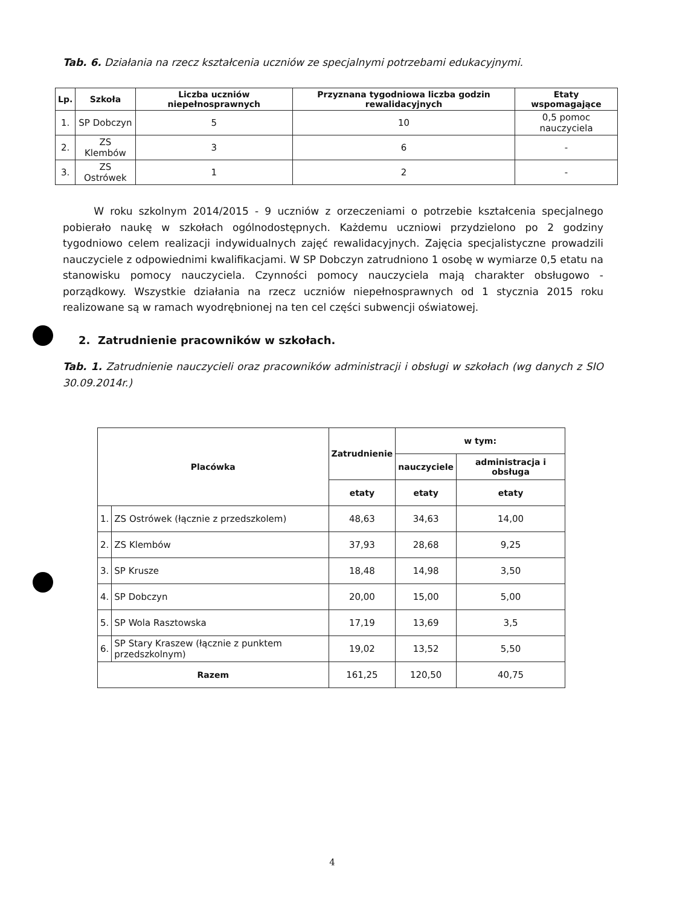Tab. 6. Działania na rzecz kształcenia uczniów ze specjalnymi potrzebami edukacyjnymi.
| Lp. | Szkoła | Liczba uczniów niepełnosprawnych | Przyznana tygodniowa liczba godzin rewalidacyjnych | Etaty wspomagające |
| --- | --- | --- | --- | --- |
| 1. | SP Dobczyn | 5 | 10 | 0,5 pomoc nauczyciela |
| 2. | ZS Klembów | 3 | 6 | - |
| 3. | ZS Ostrówek | 1 | 2 | - |
W roku szkolnym 2014/2015 - 9 uczniów z orzeczeniami o potrzebie kształcenia specjalnego pobierało naukę w szkołach ogólnodostępnych. Każdemu uczniowi przydzielono po 2 godziny tygodniowo celem realizacji indywidualnych zajęć rewalidacyjnych. Zajęcia specjalistyczne prowadzili nauczyciele z odpowiednimi kwalifikacjami. W SP Dobczyn zatrudniono 1 osobę w wymiarze 0,5 etatu na stanowisku pomocy nauczyciela. Czynności pomocy nauczyciela mają charakter obsługowo - porządkowy. Wszystkie działania na rzecz uczniów niepełnosprawnych od 1 stycznia 2015 roku realizowane są w ramach wyodrębnionej na ten cel części subwencji oświatowej.
2. Zatrudnienie pracowników w szkołach.
Tab. 1. Zatrudnienie nauczycieli oraz pracowników administracji i obsługi w szkołach (wg danych z SIO 30.09.2014r.)
| Placówka | | Zatrudnienie | w tym: | |
| --- | --- | --- | --- | --- |
| | | | nauczyciele | administracja i obsługa |
| | | etaty | etaty | etaty |
| 1. | ZS Ostrówek (łącznie z przedszkolem) | 48,63 | 34,63 | 14,00 |
| 2. | ZS Klembów | 37,93 | 28,68 | 9,25 |
| 3. | SP Krusze | 18,48 | 14,98 | 3,50 |
| 4. | SP Dobczyn | 20,00 | 15,00 | 5,00 |
| 5. | SP Wola Rasztowska | 17,19 | 13,69 | 3,5 |
| 6. | SP Stary Kraszew (łącznie z punktem przedszkolnym) | 19,02 | 13,52 | 5,50 |
| Razem | | 161,25 | 120,50 | 40,75 |
4